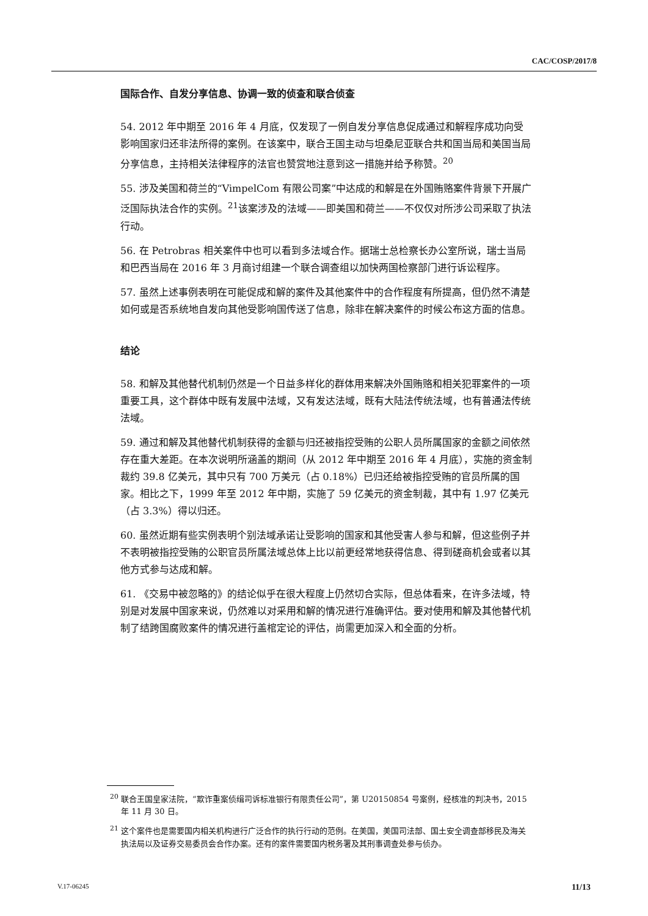CAC/COSP/2017/8
国际合作、自发分享信息、协调一致的侦查和联合侦查
54. 2012 年中期至 2016 年 4 月底，仅发现了一例自发分享信息促成通过和解程序成功向受影响国家归还非法所得的案例。在该案中，联合王国主动与坦桑尼亚联合共和国当局和美国当局分享信息，主持相关法律程序的法官也赞赏地注意到这一措施并给予称赞。<sup>20</sup>
55. 涉及美国和荷兰的“VimpelCom 有限公司案”中达成的和解是在外国贿赂案件背景下开展广泛国际执法合作的实例。<sup>21</sup>该案涉及的法域——即美国和荷兰——不仅仅对所涉公司采取了执法行动。
56. 在 Petrobras 相关案件中也可以看到多法域合作。据瑞士总检察长办公室所说，瑞士当局和巴西当局在 2016 年 3 月商讨组建一个联合调查组以加快两国检察部门进行诉讼程序。
57. 虽然上述事例表明在可能促成和解的案件及其他案件中的合作程度有所提高，但仍然不清楚如何或是否系统地自发向其他受影响国传送了信息，除非在解决案件的时候公布这方面的信息。
结论
58. 和解及其他替代机制仍然是一个日益多样化的群体用来解决外国贿赂和相关犯罪案件的一项重要工具，这个群体中既有发展中法域，又有发达法域，既有大陆法传统法域，也有普通法传统法域。
59. 通过和解及其他替代机制获得的金额与归还被指控受贿的公职人员所属国家的金额之间依然存在重大差距。在本次说明所涵盖的期间（从 2012 年中期至 2016 年 4 月底），实施的资金制裁约 39.8 亿美元，其中只有 700 万美元（占 0.18%）已归还给被指控受贿的官员所属的国家。相比之下，1999 年至 2012 年中期，实施了 59 亿美元的资金制裁，其中有 1.97 亿美元（占 3.3%）得以归还。
60. 虽然近期有些实例表明个别法域承诺让受影响的国家和其他受害人参与和解，但这些例子并不表明被指控受贿的公职官员所属法域总体上比以前更经常地获得信息、得到磋商机会或者以其他方式参与达成和解。
61. 《交易中被忽略的》的结论似乎在很大程度上仍然切合实际，但总体看来，在许多法域，特别是对发展中国家来说，仍然难以对采用和解的情况进行准确评估。要对使用和解及其他替代机制了结跨国腐败案件的情况进行盖棺定论的评估，尚需更加深入和全面的分析。
<sup>20</sup> 联合王国皇家法院，“欺诈重案侦缉司诉标准银行有限责任公司”，第 U20150854 号案例，经核准的判决书，2015 年 11 月 30 日。
<sup>21</sup> 这个案件也是需要国内相关机构进行广泛合作的执行行动的范例。在美国，美国司法部、国土安全调查部移民及海关执法局以及证券交易委员会合作办案。还有的案件需要国内税务署及其刑事调查处参与侦办。
V.17-06245 11/13